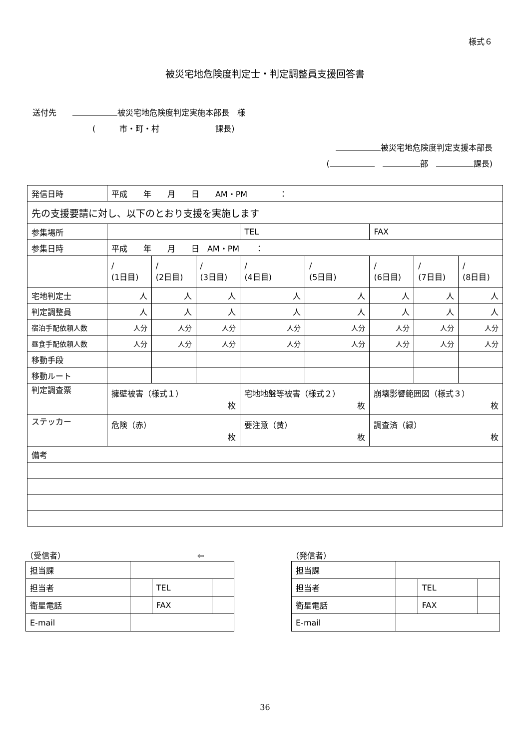様式６
被災宅地危険度判定士・判定調整員支援回答書
送付先　　 被災宅地危険度判定実施本部長　様
(　　　市・町・村　　　　　　　課長)
被災宅地危険度判定支援本部長
(　 部　 課長)
| 発信日時 | 平成 年 月 日 AM・PM ： | | | | | | | |
| 先の支援要請に対し、以下のとおり支援を実施します | | | | | | | | |
| 参集場所 | | | | TEL | | FAX | | |
| 参集日時 | 平成 年 月 日 AM・PM ： | | | | | | | |
| | / (1日目) | / (2日目) | / (3日目) | / (4日目) | / (5日目) | / (6日目) | / (7日目) | / (8日目) |
| 宅地判定士 | 人 | 人 | 人 | 人 | 人 | 人 | 人 | 人 |
| 判定調整員 | 人 | 人 | 人 | 人 | 人 | 人 | 人 | 人 |
| 宿泊手配依頼人数 | 人分 | 人分 | 人分 | 人分 | 人分 | 人分 | 人分 | 人分 |
| 昼食手配依頼人数 | 人分 | 人分 | 人分 | 人分 | 人分 | 人分 | 人分 | 人分 |
| 移動手段 | | | | | | | | |
| 移動ルート | | | | | | | | |
| 判定調査票 | 擁壁被害（様式１） 枚 | | | 宅地地盤等被害（様式２） 枚 | | 崩壊影響範囲図（様式３） 枚 | | |
| ステッカー | 危険（赤） 枚 | | | 要注意（黄） 枚 | | 調査済（緑） 枚 | | |
| 備考 | | | | | | | | |
（受信者）　　　　　　　　　　　　　　　　　⇦
| 担当課 | | | |
| 担当者 | | TEL | |
| 衛星電話 | | FAX | |
| E-mail | | | |
（発信者）
| 担当課 | | | |
| 担当者 | | TEL | |
| 衛星電話 | | FAX | |
| E-mail | | | |
36